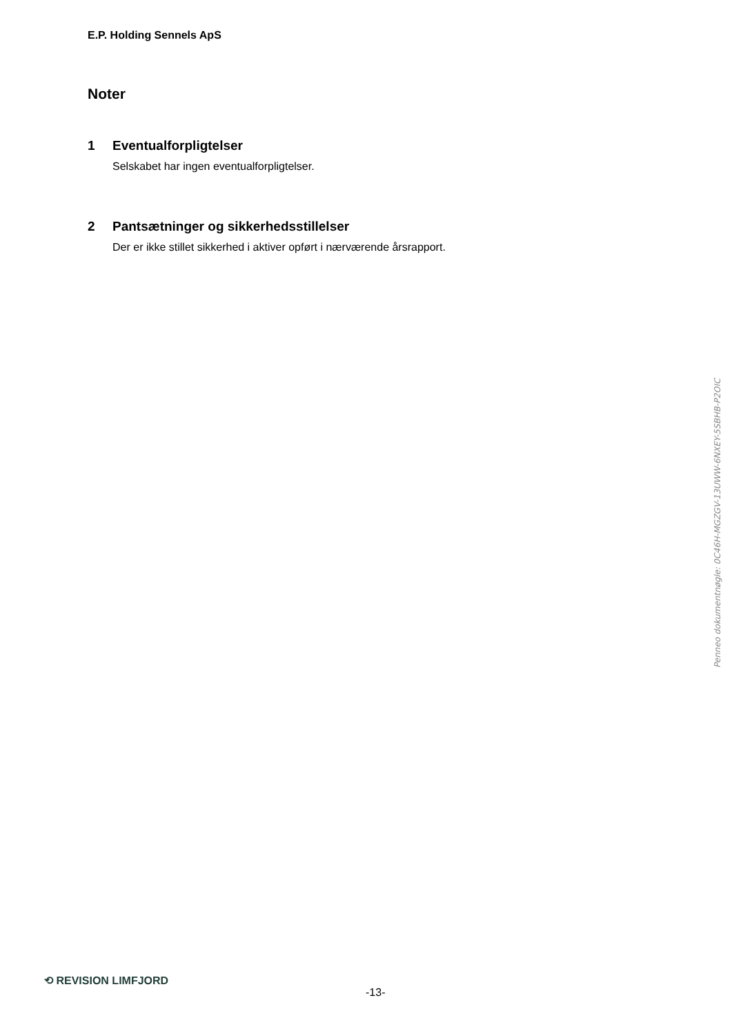E.P. Holding Sennels ApS
Noter
1 Eventualforpligtelser
Selskabet har ingen eventualforpligtelser.
2 Pantsætninger og sikkerhedsstillelser
Der er ikke stillet sikkerhed i aktiver opført i nærværende årsrapport.
Penneo dokumentnøgle: 0C46H-MGZGV-13UWW-6NXEY-5SBHB-P2OIC
⟲ REVISION LIMFJORD
-13-